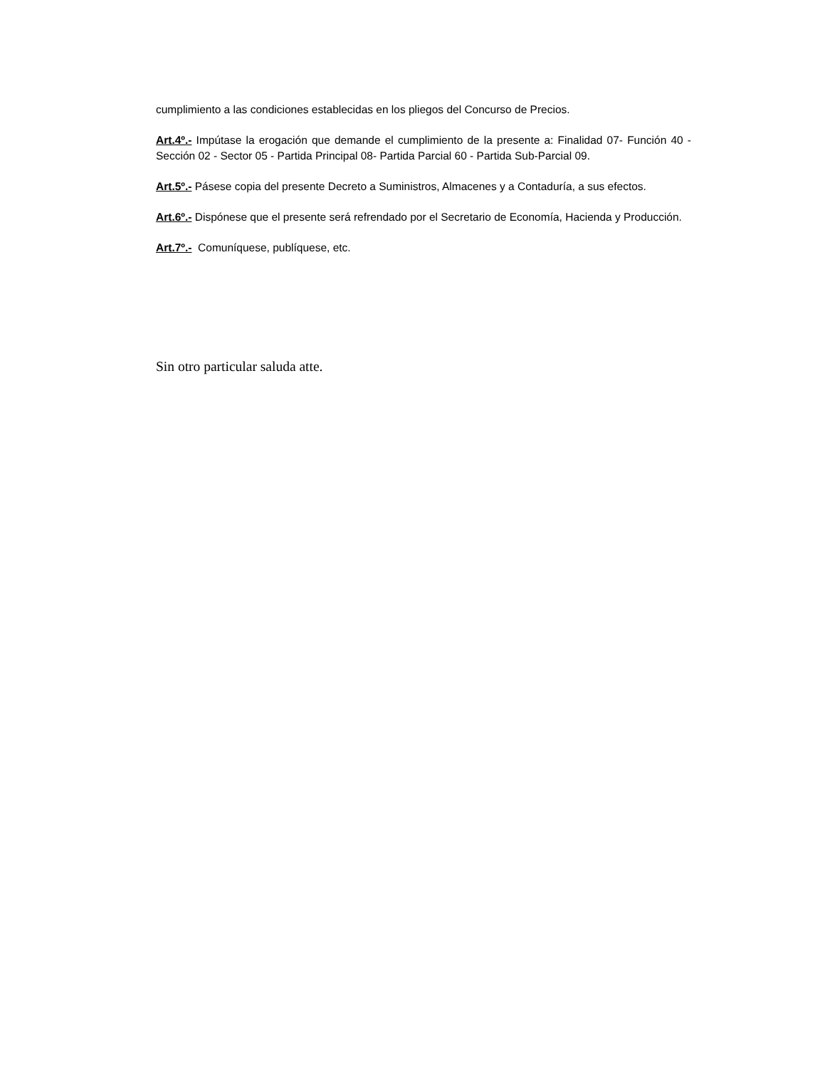cumplimiento a las condiciones establecidas en los pliegos del Concurso de Precios.
Art.4º.- Impútase la erogación que demande el cumplimiento de la presente a: Finalidad 07- Función 40 - Sección 02 - Sector 05 - Partida Principal 08- Partida Parcial 60 - Partida Sub-Parcial 09.
Art.5º.- Pásese copia del presente Decreto a Suministros, Almacenes y a Contaduría, a sus efectos.
Art.6º.- Dispónese que el presente será refrendado por el Secretario de Economía, Hacienda y Producción.
Art.7º.- Comuníquese, publíquese, etc.
Sin otro particular saluda atte.